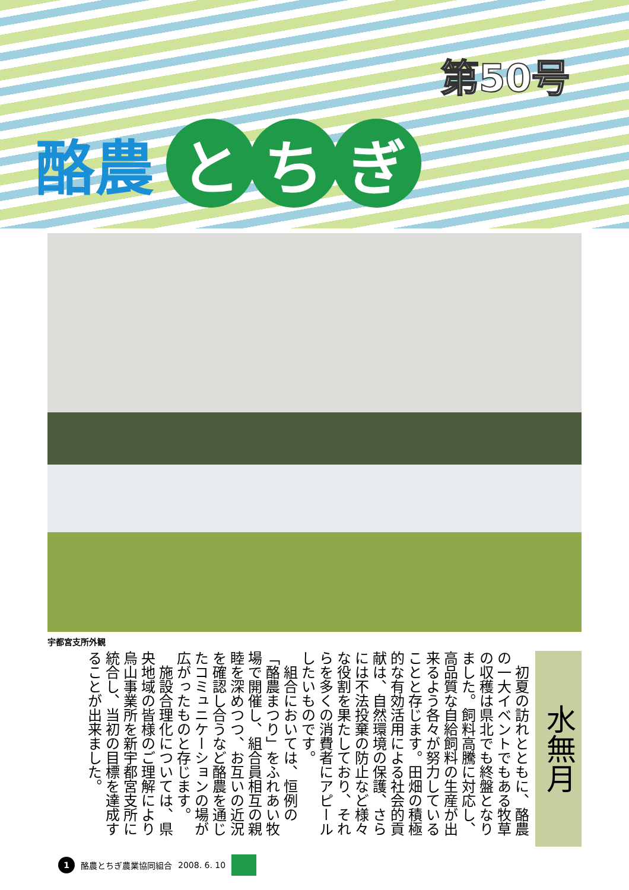第50号
酪農 と ち ぎ
宇都宮支所外観
水無月
初夏の訪れとともに、酪農の一大イベントでもある牧草の収穫は県北でも終盤となりました。飼料高騰に対応し、高品質な自給飼料の生産が出来るよう各々が努力していることと存じます。田畑の積極的な有効活用による社会的貢献は、自然環境の保護、さらには不法投棄の防止など様々な役割を果たしており、それらを多くの消費者にアピールしたいものです。
組合においては、恒例の「酪農まつり」をふれあい牧場で開催し、組合員相互の親睦を深めつつ、お互いの近況を確認し合うなど酪農を通じたコミュニケーションの場が広がったものと存じます。
施設合理化については、県央地域の皆様のご理解により烏山事業所を新宇都宮支所に統合し、当初の目標を達成することが出来ました。
1 酪農とちぎ農業協同組合 2008. 6. 10